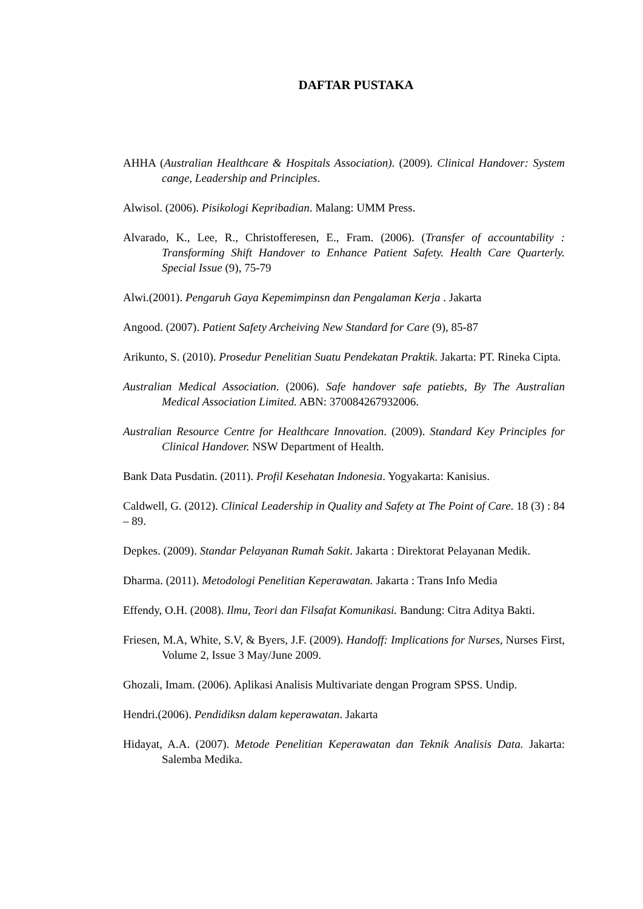DAFTAR PUSTAKA
AHHA (Australian Healthcare & Hospitals Association). (2009). Clinical Handover: System cange, Leadership and Principles.
Alwisol. (2006). Pisikologi Kepribadian. Malang: UMM Press.
Alvarado, K., Lee, R., Christofferesen, E., Fram. (2006). (Transfer of accountability : Transforming Shift Handover to Enhance Patient Safety. Health Care Quarterly. Special Issue (9), 75-79
Alwi.(2001). Pengaruh Gaya Kepemimpinsn dan Pengalaman Kerja . Jakarta
Angood. (2007). Patient Safety Archeiving New Standard for Care (9), 85-87
Arikunto, S. (2010). Prosedur Penelitian Suatu Pendekatan Praktik. Jakarta: PT. Rineka Cipta.
Australian Medical Association. (2006). Safe handover safe patiebts, By The Australian Medical Association Limited. ABN: 370084267932006.
Australian Resource Centre for Healthcare Innovation. (2009). Standard Key Principles for Clinical Handover. NSW Department of Health.
Bank Data Pusdatin. (2011). Profil Kesehatan Indonesia. Yogyakarta: Kanisius.
Caldwell, G. (2012). Clinical Leadership in Quality and Safety at The Point of Care. 18 (3) : 84 – 89.
Depkes. (2009). Standar Pelayanan Rumah Sakit. Jakarta : Direktorat Pelayanan Medik.
Dharma. (2011). Metodologi Penelitian Keperawatan. Jakarta : Trans Info Media
Effendy, O.H. (2008). Ilmu, Teori dan Filsafat Komunikasi. Bandung: Citra Aditya Bakti.
Friesen, M.A, White, S.V, & Byers, J.F. (2009). Handoff: Implications for Nurses, Nurses First, Volume 2, Issue 3 May/June 2009.
Ghozali, Imam. (2006). Aplikasi Analisis Multivariate dengan Program SPSS. Undip.
Hendri.(2006). Pendidiksn dalam keperawatan. Jakarta
Hidayat, A.A. (2007). Metode Penelitian Keperawatan dan Teknik Analisis Data. Jakarta: Salemba Medika.